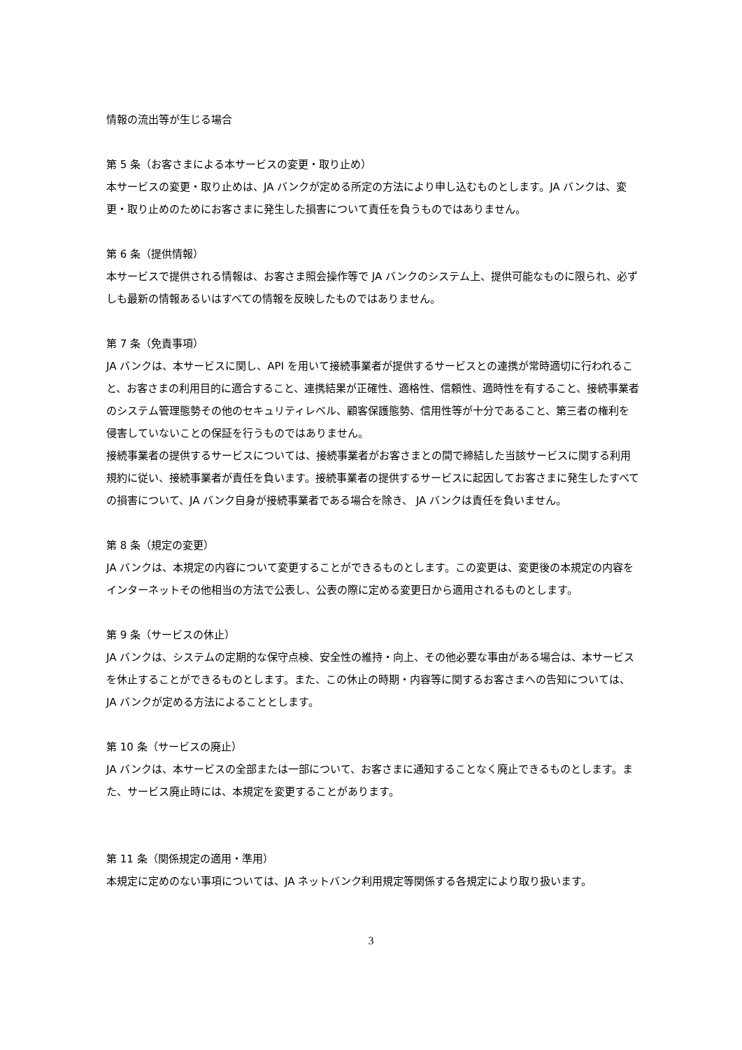情報の流出等が生じる場合
第 5 条（お客さまによる本サービスの変更・取り止め）
本サービスの変更・取り止めは、JA バンクが定める所定の方法により申し込むものとします。JA バンクは、変更・取り止めのためにお客さまに発生した損害について責任を負うものではありません。
第 6 条（提供情報）
本サービスで提供される情報は、お客さま照会操作等で JA バンクのシステム上、提供可能なものに限られ、必ずしも最新の情報あるいはすべての情報を反映したものではありません。
第 7 条（免責事項）
JA バンクは、本サービスに関し、API を用いて接続事業者が提供するサービスとの連携が常時適切に行われること、お客さまの利用目的に適合すること、連携結果が正確性、適格性、信頼性、適時性を有すること、接続事業者のシステム管理態勢その他のセキュリティレベル、顧客保護態勢、信用性等が十分であること、第三者の権利を侵害していないことの保証を行うものではありません。
接続事業者の提供するサービスについては、接続事業者がお客さまとの間で締結した当該サービスに関する利用規約に従い、接続事業者が責任を負います。接続事業者の提供するサービスに起因してお客さまに発生したすべての損害について、JA バンク自身が接続事業者である場合を除き、 JA バンクは責任を負いません。
第 8 条（規定の変更）
JA バンクは、本規定の内容について変更することができるものとします。この変更は、変更後の本規定の内容をインターネットその他相当の方法で公表し、公表の際に定める変更日から適用されるものとします。
第 9 条（サービスの休止）
JA バンクは、システムの定期的な保守点検、安全性の維持・向上、その他必要な事由がある場合は、本サービスを休止することができるものとします。また、この休止の時期・内容等に関するお客さまへの告知については、JA バンクが定める方法によることとします。
第 10 条（サービスの廃止）
JA バンクは、本サービスの全部または一部について、お客さまに通知することなく廃止できるものとします。また、サービス廃止時には、本規定を変更することがあります。
第 11 条（関係規定の適用・準用）
本規定に定めのない事項については、JA ネットバンク利用規定等関係する各規定により取り扱います。
3